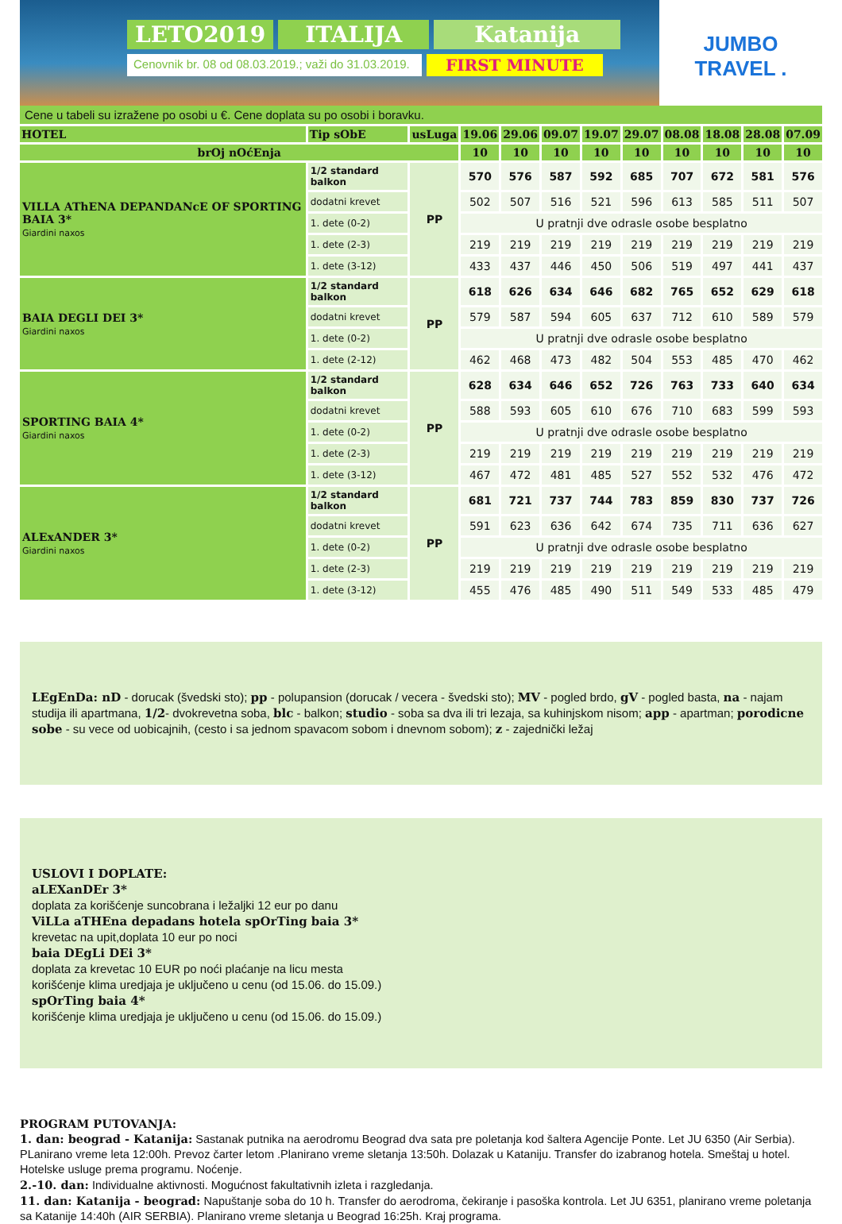LETO2019 ITALIJA Katanija
Cenovnik br. 08 od 08.03.2019.; važi do 31.03.2019.
FIRST MINUTE
JUMBO
TRAVEL .
Cene u tabeli su izražene po osobi u €. Cene doplata su po osobi i boravku.
| HOTEL | Tip sObE | usLuga | 19.06 | 29.06 | 09.07 | 19.07 | 29.07 | 08.08 | 18.08 | 28.08 | 07.09 |
| --- | --- | --- | --- | --- | --- | --- | --- | --- | --- | --- | --- |
| brOj nOćEnja | | | 10 | 10 | 10 | 10 | 10 | 10 | 10 | 10 | 10 |
| VILLA AThENA DEPANDANcE OF SPORTING BAIA 3* Giardini naxos | 1/2 standard balkon | PP | 570 | 576 | 587 | 592 | 685 | 707 | 672 | 581 | 576 |
| | dodatni krevet | | 502 | 507 | 516 | 521 | 596 | 613 | 585 | 511 | 507 |
| | 1. dete (0-2) | | U pratnji dve odrasle osobe besplatno | | | | | | | | |
| | 1. dete (2-3) | | 219 | 219 | 219 | 219 | 219 | 219 | 219 | 219 | 219 |
| | 1. dete (3-12) | | 433 | 437 | 446 | 450 | 506 | 519 | 497 | 441 | 437 |
| BAIA DEGLI DEI 3* Giardini naxos | 1/2 standard balkon | PP | 618 | 626 | 634 | 646 | 682 | 765 | 652 | 629 | 618 |
| | dodatni krevet | | 579 | 587 | 594 | 605 | 637 | 712 | 610 | 589 | 579 |
| | 1. dete (0-2) | | U pratnji dve odrasle osobe besplatno | | | | | | | | |
| | 1. dete (2-12) | | 462 | 468 | 473 | 482 | 504 | 553 | 485 | 470 | 462 |
| SPORTING BAIA 4* Giardini naxos | 1/2 standard balkon | PP | 628 | 634 | 646 | 652 | 726 | 763 | 733 | 640 | 634 |
| | dodatni krevet | | 588 | 593 | 605 | 610 | 676 | 710 | 683 | 599 | 593 |
| | 1. dete (0-2) | | U pratnji dve odrasle osobe besplatno | | | | | | | | |
| | 1. dete (2-3) | | 219 | 219 | 219 | 219 | 219 | 219 | 219 | 219 | 219 |
| | 1. dete (3-12) | | 467 | 472 | 481 | 485 | 527 | 552 | 532 | 476 | 472 |
| ALExANDER 3* Giardini naxos | 1/2 standard balkon | PP | 681 | 721 | 737 | 744 | 783 | 859 | 830 | 737 | 726 |
| | dodatni krevet | | 591 | 623 | 636 | 642 | 674 | 735 | 711 | 636 | 627 |
| | 1. dete (0-2) | | U pratnji dve odrasle osobe besplatno | | | | | | | | |
| | 1. dete (2-3) | | 219 | 219 | 219 | 219 | 219 | 219 | 219 | 219 | 219 |
| | 1. dete (3-12) | | 455 | 476 | 485 | 490 | 511 | 549 | 533 | 485 | 479 |
LEgEnDa: nD - dorucak (švedski sto); pp - polupansion (dorucak / vecera - švedski sto); MV - pogled brdo, gV - pogled basta, na - najam studija ili apartmana, 1/2- dvokrevetna soba, blc - balkon; studio - soba sa dva ili tri lezaja, sa kuhinjskom nisom; app - apartman; porodicne sobe - su vece od uobicajnih, (cesto i sa jednom spavacom sobom i dnevnom sobom); z - zajednički ležaj
USLOVI I DOPLATE:
aLEXanDEr 3*
doplata za korišćenje suncobrana i ležaljki 12 eur po danu
ViLLa aTHEna depadans hotela spOrTing baia 3*
krevetac na upit,doplata 10 eur po noci
baia DEgLi DEi 3*
doplata za krevetac 10 EUR po noći plaćanje na licu mesta
korišćenje klima uredjaja je uključeno u cenu (od 15.06. do 15.09.)
spOrTing baia 4*
korišćenje klima uredjaja je uključeno u cenu (od 15.06. do 15.09.)
PROGRAM PUTOVANJA:
1. dan: beograd - Katanija: Sastanak putnika na aerodromu Beograd dva sata pre poletanja kod šaltera Agencije Ponte. Let JU 6350 (Air Serbia). PLanirano vreme leta 12:00h. Prevoz čarter letom .Planirano vreme sletanja 13:50h. Dolazak u Kataniju. Transfer do izabranog hotela. Smeštaj u hotel. Hotelske usluge prema programu. Noćenje.
2.-10. dan: Individualne aktivnosti. Mogućnost fakultativnih izleta i razgledanja.
11. dan: Katanija - beograd: Napuštanje soba do 10 h. Transfer do aerodroma, čekiranje i pasoška kontrola. Let JU 6351, planirano vreme poletanja sa Katanije 14:40h (AIR SERBIA). Planirano vreme sletanja u Beograd 16:25h. Kraj programa.